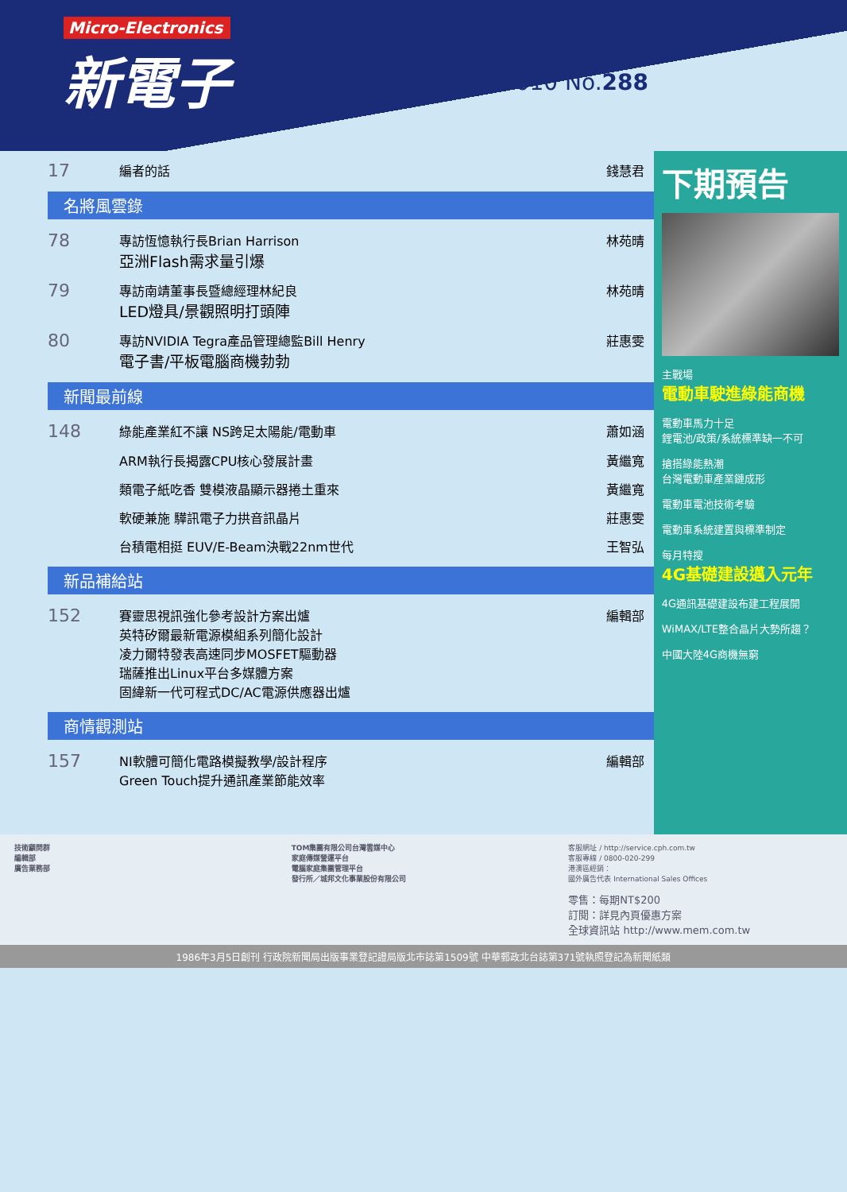Micro-Electronics
新電子
03/2010 No.288
17 編者的話 錢慧君
名將風雲錄
78 專訪恆憶執行長Brian Harrison
亞洲Flash需求量引爆 林苑晴
79 專訪南靖董事長暨總經理林紀良
LED燈具/景觀照明打頭陣 林苑晴
80 專訪NVIDIA Tegra產品管理總監Bill Henry
電子書/平板電腦商機勃勃 莊惠雯
新聞最前線
148 綠能產業紅不讓 NS跨足太陽能/電動車 蕭如涵
ARM執行長揭露CPU核心發展計畫 黃繼寬
類電子紙吃香 雙模液晶顯示器捲土重來 黃繼寬
軟硬兼施 驊訊電子力拱音訊晶片 莊惠雯
台積電相挺 EUV/E-Beam決戰22nm世代 王智弘
新品補給站
152 賽靈思視訊強化參考設計方案出爐
英特矽爾最新電源模組系列簡化設計
凌力爾特發表高速同步MOSFET驅動器
瑞薩推出Linux平台多媒體方案
固緯新一代可程式DC/AC電源供應器出爐 編輯部
商情觀測站
157 NI軟體可簡化電路模擬教學/設計程序
Green Touch提升通訊產業節能效率 編輯部
下期預告
主戰場
電動車駛進綠能商機
電動車馬力十足
鋰電池/政策/系統標準缺一不可
搶搭綠能熱潮
台灣電動車產業鏈成形
電動車電池技術考驗
電動車系統建置與標準制定
每月特搜
4G基礎建設邁入元年
4G通訊基礎建設布建工程展開
WiMAX/LTE整合晶片大勢所趨？
中國大陸4G商機無窮
技術顧問群
編輯部
廣告業務部
TOM集團有限公司台灣雲媒中心
家庭傳媒營運平台
電腦家庭集團管理平台
發行所／城邦文化事業股份有限公司
客服網址 / http://service.cph.com.tw
客服專線 / 0800-020-299
港澳區經銷：
國外廣告代表 International Sales Offices
零售：每期NT$200
訂閱：詳見內頁優惠方案
全球資訊站 http://www.mem.com.tw
1986年3月5日創刊 行政院新聞局出版事業登記證局版北市誌第1509號 中華郵政北台誌第371號執照登記為新聞紙類